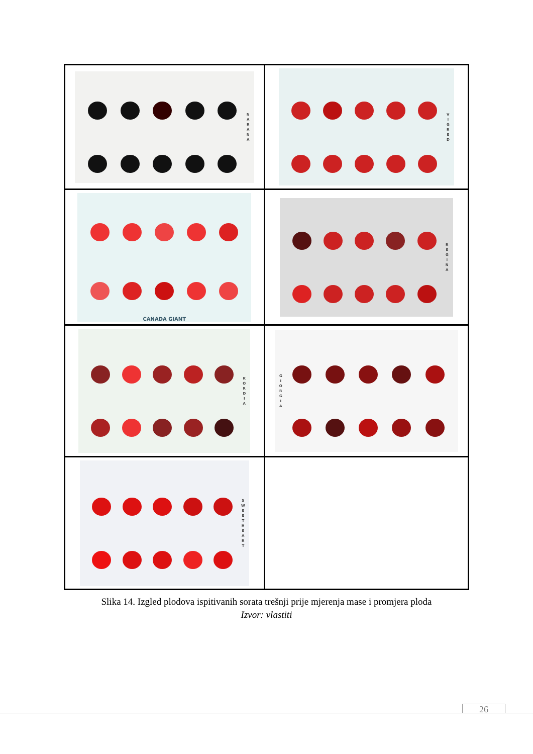| NARANA | VIGRED |
| CANADA GIANT | REGINA |
| KORDIA | GIORGIA |
| SWEET HEART | |
Slika 14. Izgled plodova ispitivanih sorata trešnji prije mjerenja mase i promjera ploda
Izvor: vlastiti
26